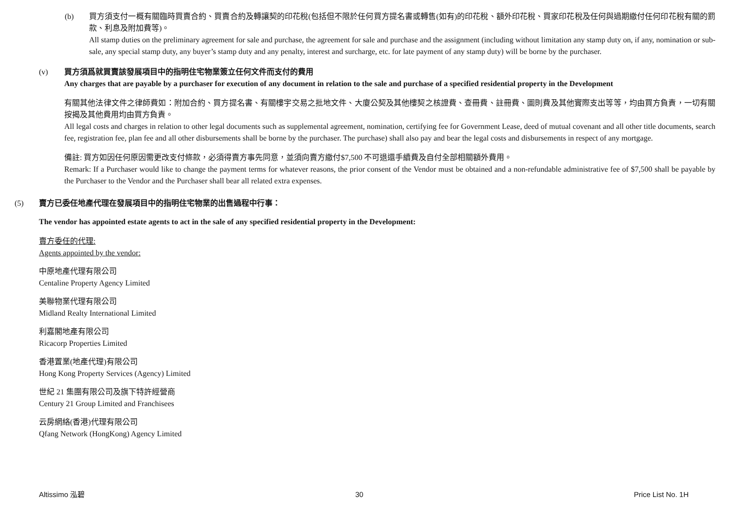(b) 買方須支付一概有關臨時買賣合約、買賣合約及轉讓契的印花稅(包括但不限於任何買方提名書或轉售(如有)的印花稅、額外印花稅、買家印花稅及任何與過期繳付任何印花稅有關的罰款、利息及附加費等)。
All stamp duties on the preliminary agreement for sale and purchase, the agreement for sale and purchase and the assignment (including without limitation any stamp duty on, if any, nomination or sub-sale, any special stamp duty, any buyer’s stamp duty and any penalty, interest and surcharge, etc. for late payment of any stamp duty) will be borne by the purchaser.
(v) 買方須爲就買賣該發展項目中的指明住宅物業簽立任何文件而支付的費用
Any charges that are payable by a purchaser for execution of any document in relation to the sale and purchase of a specified residential property in the Development
有關其他法律文件之律師費如：附加合約、買方提名書、有關樓宇交易之批地文件、大廈公契及其他樓契之核證費、查冊費、註冊費、圖則費及其他實際支出等等，均由買方負責，一切有關按揭及其他費用均由買方負責。
All legal costs and charges in relation to other legal documents such as supplemental agreement, nomination, certifying fee for Government Lease, deed of mutual covenant and all other title documents, search fee, registration fee, plan fee and all other disbursements shall be borne by the purchaser. The purchase) shall also pay and bear the legal costs and disbursements in respect of any mortgage.
備註: 買方如因任何原因需更改支付條款，必須得賣方事先同意，並須向賣方繳付$7,500 不可退還手續費及自付全部相關額外費用。
Remark: If a Purchaser would like to change the payment terms for whatever reasons, the prior consent of the Vendor must be obtained and a non-refundable administrative fee of $7,500 shall be payable by the Purchaser to the Vendor and the Purchaser shall bear all related extra expenses.
(5) 賣方已委任地產代理在發展項目中的指明住宅物業的出售過程中行事：
The vendor has appointed estate agents to act in the sale of any specified residential property in the Development:
賣方委任的代理:
Agents appointed by the vendor:
中原地產代理有限公司
Centaline Property Agency Limited
美聯物業代理有限公司
Midland Realty International Limited
利嘉閣地產有限公司
Ricacorp Properties Limited
香港置業(地產代理)有限公司
Hong Kong Property Services (Agency) Limited
世紀 21 集團有限公司及旗下特許經營商
Century 21 Group Limited and Franchisees
云房網絡(香港)代理有限公司
Qfang Network (HongKong) Agency Limited
Altissimo 泓碧 30 Price List No. 1H